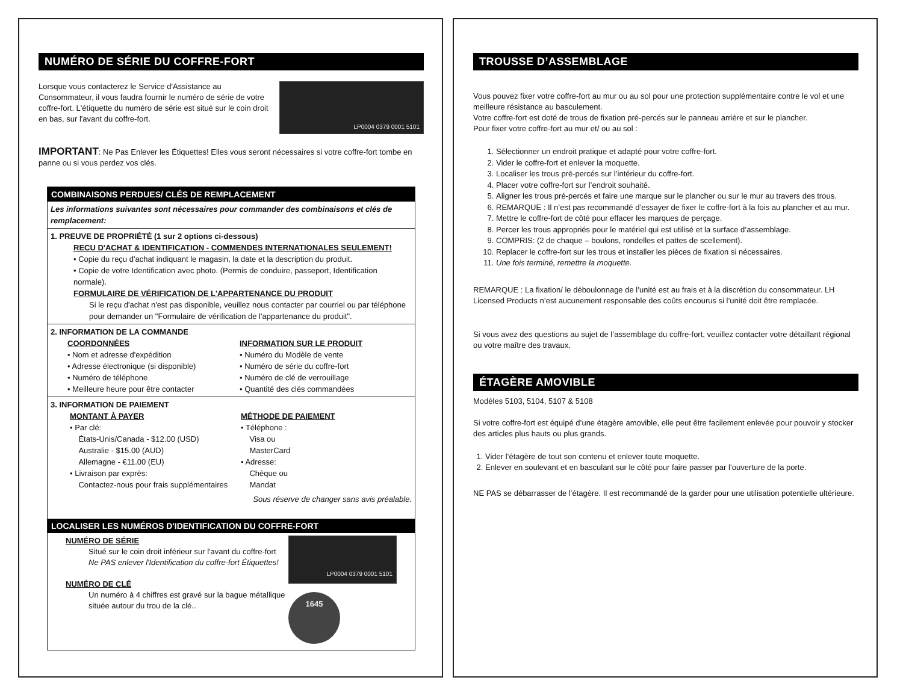NUMÉRO DE SÉRIE DU COFFRE-FORT
Lorsque vous contacterez le Service d'Assistance au Consommateur, il vous faudra fournir le numéro de série de votre coffre-fort. L'étiquette du numéro de série est situé sur le coin droit en bas, sur l'avant du coffre-fort.
LP0004 0379 0001 5101
IMPORTANT: Ne Pas Enlever les Étiquettes! Elles vous seront nécessaires si votre coffre-fort tombe en panne ou si vous perdez vos clés.
COMBINAISONS PERDUES/ CLÉS DE REMPLACEMENT
Les informations suivantes sont nécessaires pour commander des combinaisons et clés de remplacement:
1. PREUVE DE PROPRIÉTÉ (1 sur 2 options ci-dessous)
RECU D'ACHAT & IDENTIFICATION - COMMENDES INTERNATIONALES SEULEMENT!
• Copie du reçu d'achat indiquant le magasin, la date et la description du produit.
• Copie de votre Identification avec photo. (Permis de conduire, passeport, Identification normale).
FORMULAIRE DE VÉRIFICATION DE L'APPARTENANCE DU PRODUIT
Si le reçu d'achat n'est pas disponible, veuillez nous contacter par courriel ou par téléphone pour demander un "Formulaire de vérification de l'appartenance du produit".
2. INFORMATION DE LA COMMANDE
COORDONNÉES
• Nom et adresse d'expédition
• Adresse électronique (si disponible)
• Numéro de téléphone
• Meilleure heure pour être contacter
INFORMATION SUR LE PRODUIT
• Numéro du Modèle de vente
• Numéro de série du coffre-fort
• Numéro de clé de verrouillage
• Quantité des clés commandées
3. INFORMATION DE PAIEMENT
MONTANT À PAYER
• Par clé:
États-Unis/Canada - $12.00 (USD)
Australie - $15.00 (AUD)
Allemagne - €11.00 (EU)
• Livraison par exprès:
Contactez-nous pour frais supplémentaires
MÉTHODE DE PAIEMENT
• Téléphone :
Visa ou
MasterCard
• Adresse:
Chèque ou
Mandat
Sous réserve de changer sans avis préalable.
LOCALISER LES NUMÉROS D'IDENTIFICATION DU COFFRE-FORT
NUMÉRO DE SÉRIE
Situé sur le coin droit inférieur sur l'avant du coffre-fort
Ne PAS enlever l'Identification du coffre-fort Étiquettes!
NUMÉRO DE CLÉ
Un numéro à 4 chiffres est gravé sur la bague métallique située autour du trou de la clé..
LP0004 0379 0001 5101
1645
TROUSSE D’ASSEMBLAGE
Vous pouvez fixer votre coffre-fort au mur ou au sol pour une protection supplémentaire contre le vol et une meilleure résistance au basculement.
Votre coffre-fort est doté de trous de fixation pré-percés sur le panneau arrière et sur le plancher.
Pour fixer votre coffre-fort au mur et/ ou au sol :
1. Sélectionner un endroit pratique et adapté pour votre coffre-fort.
2. Vider le coffre-fort et enlever la moquette.
3. Localiser les trous pré-percés sur l’intérieur du coffre-fort.
4. Placer votre coffre-fort sur l’endroit souhaité.
5. Aligner les trous pré-percés et faire une marque sur le plancher ou sur le mur au travers des trous.
6. REMARQUE : Il n’est pas recommandé d’essayer de fixer le coffre-fort à la fois au plancher et au mur.
7. Mettre le coffre-fort de côté pour effacer les marques de perçage.
8. Percer les trous appropriés pour le matériel qui est utilisé et la surface d’assemblage.
9. COMPRIS: (2 de chaque – boulons, rondelles et pattes de scellement).
10. Replacer le coffre-fort sur les trous et installer les pièces de fixation si nécessaires.
11. Une fois terminé, remettre la moquette.
REMARQUE : La fixation/ le déboulonnage de l’unité est au frais et à la discrétion du consommateur. LH Licensed Products n’est aucunement responsable des coûts encourus si l’unité doit être remplacée.
Si vous avez des questions au sujet de l’assemblage du coffre-fort, veuillez contacter votre détaillant régional ou votre maître des travaux.
ÉTAGÈRE AMOVIBLE
Modèles 5103, 5104, 5107 & 5108
Si votre coffre-fort est équipé d’une étagère amovible, elle peut être facilement enlevée pour pouvoir y stocker des articles plus hauts ou plus grands.
1. Vider l’étagère de tout son contenu et enlever toute moquette.
2. Enlever en soulevant et en basculant sur le côté pour faire passer par l’ouverture de la porte.
NE PAS se débarrasser de l’étagère. Il est recommandé de la garder pour une utilisation potentielle ultérieure.